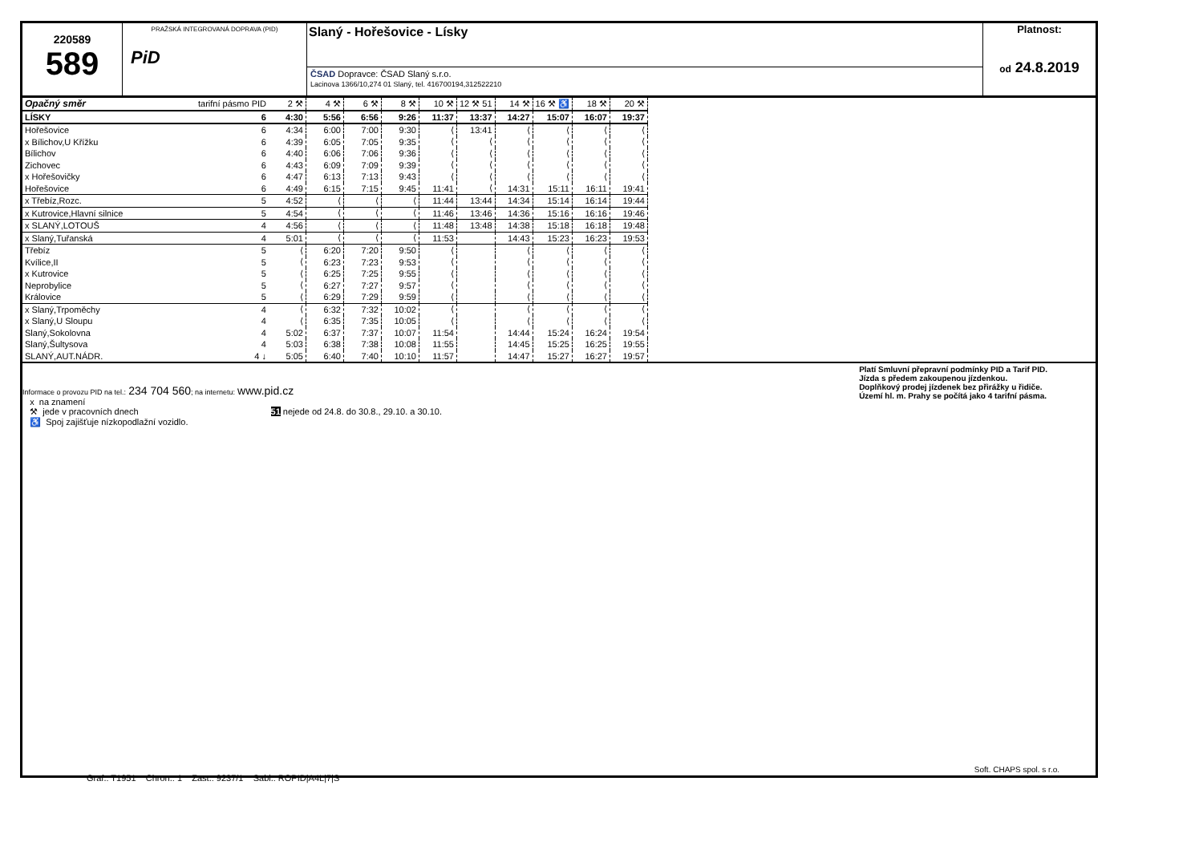220589
589
PRAŽSKÁ INTEGROVANÁ DOPRAVA (PID)
PiD
Slaný - Hořešovice - Lísky
ČSAD Dopravce: ČSAD Slaný s.r.o.
Lacinova 1366/10,274 01 Slaný, tel. 416700194,312522210
Platnost:
od 24.8.2019
| Opačný směr | tarifní pásmo PID | 2 ⚒ | 4 ⚒ | 6 ⚒ | 8 ⚒ | 10 ⚒ | 12 ⚒ 51 | 14 ⚒ | 16 ⚒ ♿ | 18 ⚒ | 20 ⚒ |
| LÍSKY | 6 | 4:30 | 5:56 | 6:56 | 9:26 | 11:37 | 13:37 | 14:27 | 15:07 | 16:07 | 19:37 |
| Hořešovice | 6 | 4:34 | 6:00 | 7:00 | 9:30 | ⟨ | 13:41 | ⟨ | ⟨ | ⟨ | ⟨ |
| x Bílichov,U Křížku | 6 | 4:39 | 6:05 | 7:05 | 9:35 | ⟨ | ⟨ | ⟨ | ⟨ | ⟨ | ⟨ |
| Bílichov | 6 | 4:40 | 6:06 | 7:06 | 9:36 | ⟨ | ⟨ | ⟨ | ⟨ | ⟨ | ⟨ |
| Zichovec | 6 | 4:43 | 6:09 | 7:09 | 9:39 | ⟨ | ⟨ | ⟨ | ⟨ | ⟨ | ⟨ |
| x Hořešovičky | 6 | 4:47 | 6:13 | 7:13 | 9:43 | ⟨ | ⟨ | ⟨ | ⟨ | ⟨ | ⟨ |
| Hořešovice | 6 | 4:49 | 6:15 | 7:15 | 9:45 | 11:41 | ⟨ | 14:31 | 15:11 | 16:11 | 19:41 |
| x Třebíz,Rozc. | 5 | 4:52 | ⟨ | ⟨ | ⟨ | 11:44 | 13:44 | 14:34 | 15:14 | 16:14 | 19:44 |
| x Kutrovice,Hlavní silnice | 5 | 4:54 | ⟨ | ⟨ | ⟨ | 11:46 | 13:46 | 14:36 | 15:16 | 16:16 | 19:46 |
| x SLANÝ,LOTOUŠ | 4 | 4:56 | ⟨ | ⟨ | ⟨ | 11:48 | 13:48 | 14:38 | 15:18 | 16:18 | 19:48 |
| x Slaný,Tuřanská | 4 | 5:01 | ⟨ | ⟨ | ⟨ | 11:53 | | 14:43 | 15:23 | 16:23 | 19:53 |
| Třebíz | 5 | ⟨ | 6:20 | 7:20 | 9:50 | ⟨ | | ⟨ | ⟨ | ⟨ | ⟨ |
| Kvílice,II | 5 | ⟨ | 6:23 | 7:23 | 9:53 | ⟨ | | ⟨ | ⟨ | ⟨ | ⟨ |
| x Kutrovice | 5 | ⟨ | 6:25 | 7:25 | 9:55 | ⟨ | | ⟨ | ⟨ | ⟨ | ⟨ |
| Neprobylice | 5 | ⟨ | 6:27 | 7:27 | 9:57 | ⟨ | | ⟨ | ⟨ | ⟨ | ⟨ |
| Královice | 5 | ⟨ | 6:29 | 7:29 | 9:59 | ⟨ | | ⟨ | ⟨ | ⟨ | ⟨ |
| x Slaný,Trpoměchy | 4 | ⟨ | 6:32 | 7:32 | 10:02 | ⟨ | | ⟨ | ⟨ | ⟨ | ⟨ |
| x Slaný,U Sloupu | 4 | ⟨ | 6:35 | 7:35 | 10:05 | ⟨ | | ⟨ | ⟨ | ⟨ | ⟨ |
| Slaný,Sokolovna | 4 | 5:02 | 6:37 | 7:37 | 10:07 | 11:54 | | 14:44 | 15:24 | 16:24 | 19:54 |
| Slaný,Šultysova | 4 | 5:03 | 6:38 | 7:38 | 10:08 | 11:55 | | 14:45 | 15:25 | 16:25 | 19:55 |
| SLANÝ,AUT.NÁDR. | 4 ↓ | 5:05 | 6:40 | 7:40 | 10:10 | 11:57 | | 14:47 | 15:27 | 16:27 | 19:57 |
Informace o provozu PID na tel.: 234 704 560; na internetu: www.pid.cz
x na znamení
⚒ jede v pracovních dnech 51 nejede od 24.8. do 30.8., 29.10. a 30.10.
♿ Spoj zajišťuje nízkopodlažní vozidlo.
Platí Smluvní přepravní podmínky PID a Tarif PID.
Jízda s předem zakoupenou jízdenkou.
Doplňkový prodej jízdenek bez přirážky u řidiče.
Území hl. m. Prahy se počítá jako 4 tarifní pásma.
Soft. CHAPS spol. s r.o.
Graf.: T1951 Chron.: 1 Zast.: 9237/1 Sabl.: ROPID|A4L|7|S